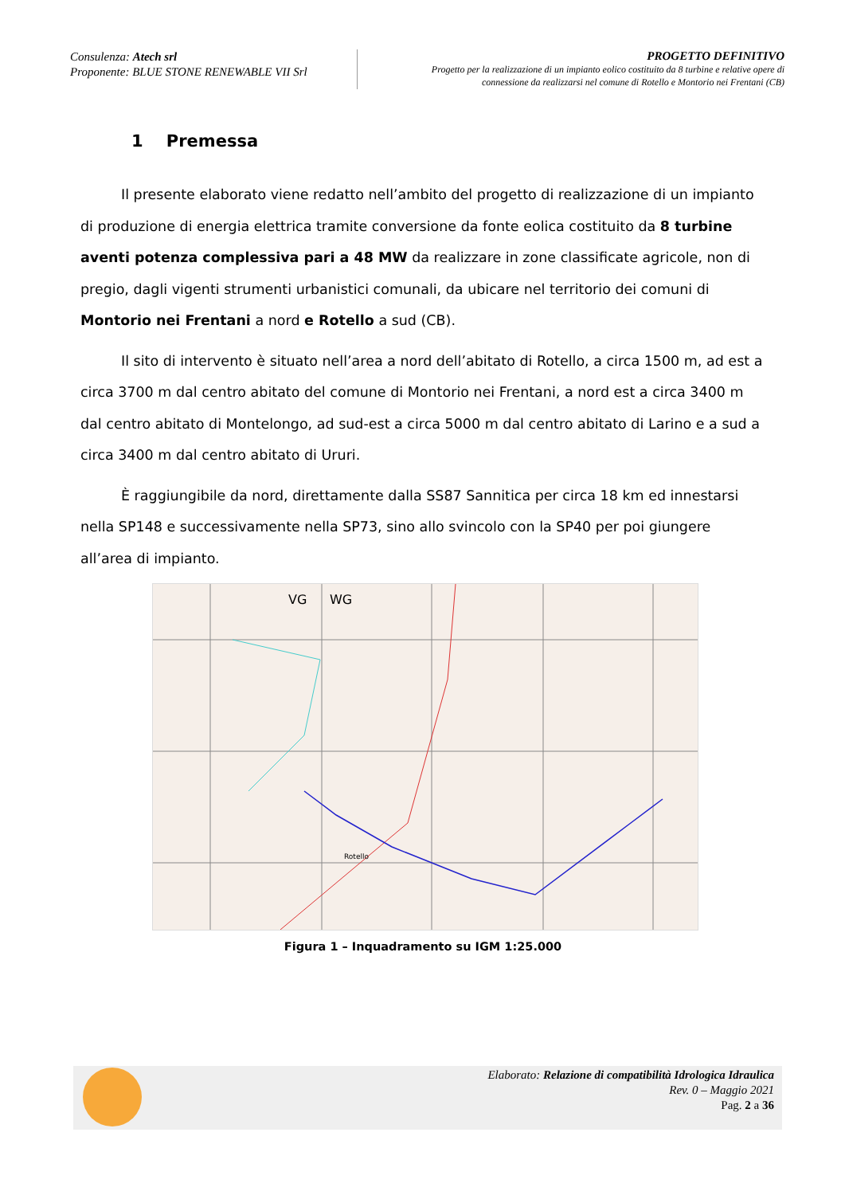Consulenza: Atech srl
Proponente: BLUE STONE RENEWABLE VII Srl
PROGETTO DEFINITIVO
Progetto per la realizzazione di un impianto eolico costituito da 8 turbine e relative opere di
connessione da realizzarsi nel comune di Rotello e Montorio nei Frentani (CB)
1 Premessa
Il presente elaborato viene redatto nell’ambito del progetto di realizzazione di un impianto di produzione di energia elettrica tramite conversione da fonte eolica costituito da 8 turbine aventi potenza complessiva pari a 48 MW da realizzare in zone classificate agricole, non di pregio, dagli vigenti strumenti urbanistici comunali, da ubicare nel territorio dei comuni di Montorio nei Frentani a nord e Rotello a sud (CB).
Il sito di intervento è situato nell’area a nord dell’abitato di Rotello, a circa 1500 m, ad est a circa 3700 m dal centro abitato del comune di Montorio nei Frentani, a nord est a circa 3400 m dal centro abitato di Montelongo, ad sud-est a circa 5000 m dal centro abitato di Larino e a sud a circa 3400 m dal centro abitato di Ururi.
È raggiungibile da nord, direttamente dalla SS87 Sannitica per circa 18 km ed innestarsi nella SP148 e successivamente nella SP73, sino allo svincolo con la SP40 per poi giungere all’area di impianto.
VG
WG
Rotello
Figura 1 – Inquadramento su IGM 1:25.000
Elaborato: Relazione di compatibilità Idrologica Idraulica
Rev. 0 – Maggio 2021
Pag. 2 a 36